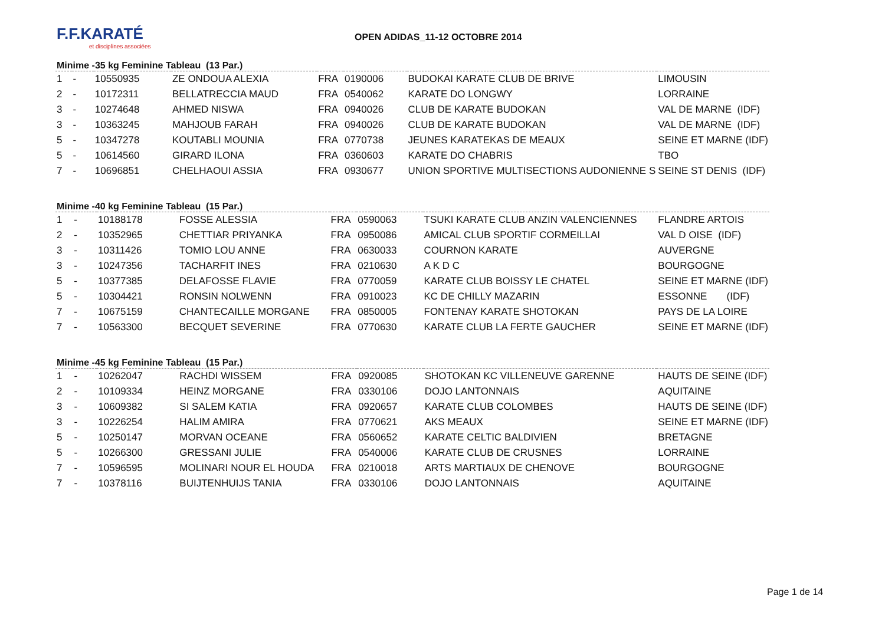F.F.KARATÉ
et disciplines associées
OPEN ADIDAS_11-12 OCTOBRE 2014
Minime -35 kg Feminine Tableau (13 Par.)
| 1 | - | 10550935 | ZE ONDOUA ALEXIA | FRA | 0190006 | BUDOKAI KARATE CLUB DE BRIVE | LIMOUSIN |
| 2 | - | 10172311 | BELLATRECCIA MAUD | FRA | 0540062 | KARATE DO LONGWY | LORRAINE |
| 3 | - | 10274648 | AHMED NISWA | FRA | 0940026 | CLUB DE KARATE BUDOKAN | VAL DE MARNE (IDF) |
| 3 | - | 10363245 | MAHJOUB FARAH | FRA | 0940026 | CLUB DE KARATE BUDOKAN | VAL DE MARNE (IDF) |
| 5 | - | 10347278 | KOUTABLI MOUNIA | FRA | 0770738 | JEUNES KARATEKAS DE MEAUX | SEINE ET MARNE (IDF) |
| 5 | - | 10614560 | GIRARD ILONA | FRA | 0360603 | KARATE DO CHABRIS | TBO |
| 7 | - | 10696851 | CHELHAOUI ASSIA | FRA | 0930677 | UNION SPORTIVE MULTISECTIONS AUDONIENNE S | SEINE ST DENIS (IDF) |
Minime -40 kg Feminine Tableau (15 Par.)
| 1 | - | 10188178 | FOSSE ALESSIA | FRA | 0590063 | TSUKI KARATE CLUB ANZIN VALENCIENNES | FLANDRE ARTOIS |
| 2 | - | 10352965 | CHETTIAR PRIYANKA | FRA | 0950086 | AMICAL CLUB SPORTIF CORMEILLAI | VAL D OISE (IDF) |
| 3 | - | 10311426 | TOMIO LOU ANNE | FRA | 0630033 | COURNON KARATE | AUVERGNE |
| 3 | - | 10247356 | TACHARFIT INES | FRA | 0210630 | A K D C | BOURGOGNE |
| 5 | - | 10377385 | DELAFOSSE FLAVIE | FRA | 0770059 | KARATE CLUB BOISSY LE CHATEL | SEINE ET MARNE (IDF) |
| 5 | - | 10304421 | RONSIN NOLWENN | FRA | 0910023 | KC DE CHILLY MAZARIN | ESSONNE (IDF) |
| 7 | - | 10675159 | CHANTECAILLE MORGANE | FRA | 0850005 | FONTENAY KARATE SHOTOKAN | PAYS DE LA LOIRE |
| 7 | - | 10563300 | BECQUET SEVERINE | FRA | 0770630 | KARATE CLUB LA FERTE GAUCHER | SEINE ET MARNE (IDF) |
Minime -45 kg Feminine Tableau (15 Par.)
| 1 | - | 10262047 | RACHDI WISSEM | FRA | 0920085 | SHOTOKAN KC VILLENEUVE GARENNE | HAUTS DE SEINE (IDF) |
| 2 | - | 10109334 | HEINZ MORGANE | FRA | 0330106 | DOJO LANTONNAIS | AQUITAINE |
| 3 | - | 10609382 | SI SALEM KATIA | FRA | 0920657 | KARATE CLUB COLOMBES | HAUTS DE SEINE (IDF) |
| 3 | - | 10226254 | HALIM AMIRA | FRA | 0770621 | AKS MEAUX | SEINE ET MARNE (IDF) |
| 5 | - | 10250147 | MORVAN OCEANE | FRA | 0560652 | KARATE CELTIC BALDIVIEN | BRETAGNE |
| 5 | - | 10266300 | GRESSANI JULIE | FRA | 0540006 | KARATE CLUB DE CRUSNES | LORRAINE |
| 7 | - | 10596595 | MOLINARI NOUR EL HOUDA | FRA | 0210018 | ARTS MARTIAUX DE CHENOVE | BOURGOGNE |
| 7 | - | 10378116 | BUIJTENHUIJS TANIA | FRA | 0330106 | DOJO LANTONNAIS | AQUITAINE |
Page 1 de 14